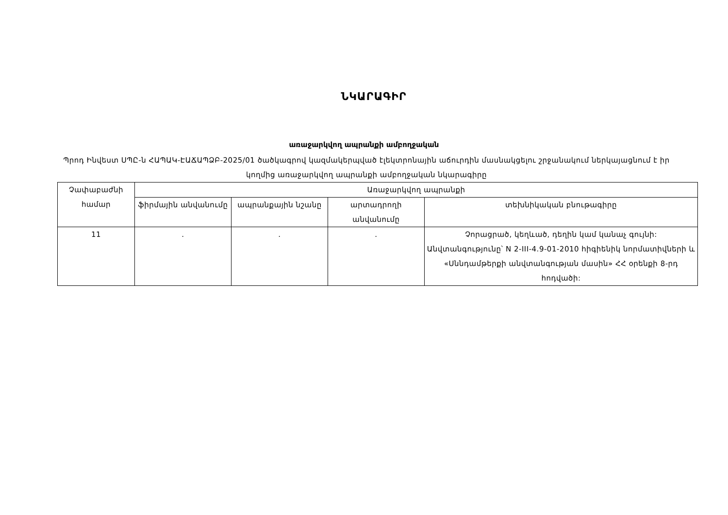ՆԿԱՐԱԳԻՐ
առաջարկվող ապրանքի ամբողջական
Պրոդ Ինվեստ ՍՊԸ-ն ՀԱՊԱԿ-ԷԱՃԱՊՁԲ-2025/01 ծածկագրով կազմակերպված էլեկտրոնային աճուրդին մասնակցելու շրջանակում ներկայացնում է իր կողմից առաջարկվող ապրանքի ամբողջական նկարագիրը
| Չափաբաժնի համար | Առաջարկվող ապրանքի | | | |
| --- | --- | --- | --- | --- |
| | ֆիրմային անվանումը | ապրանքային նշանը | արտադրողի անվանումը | տեխնիկական բնութագիրը |
| 11 | . | . | . | Չորացրած, կեղևած, դեղին կամ կանաչ գույնի: Անվտանգությունը՝ N 2-III-4.9-01-2010 հիգիենիկ նորմատիվների և «Սննդամթերքի անվտանգության մասին» ՀՀ օրենքի 8-րդ հոդվածի: |